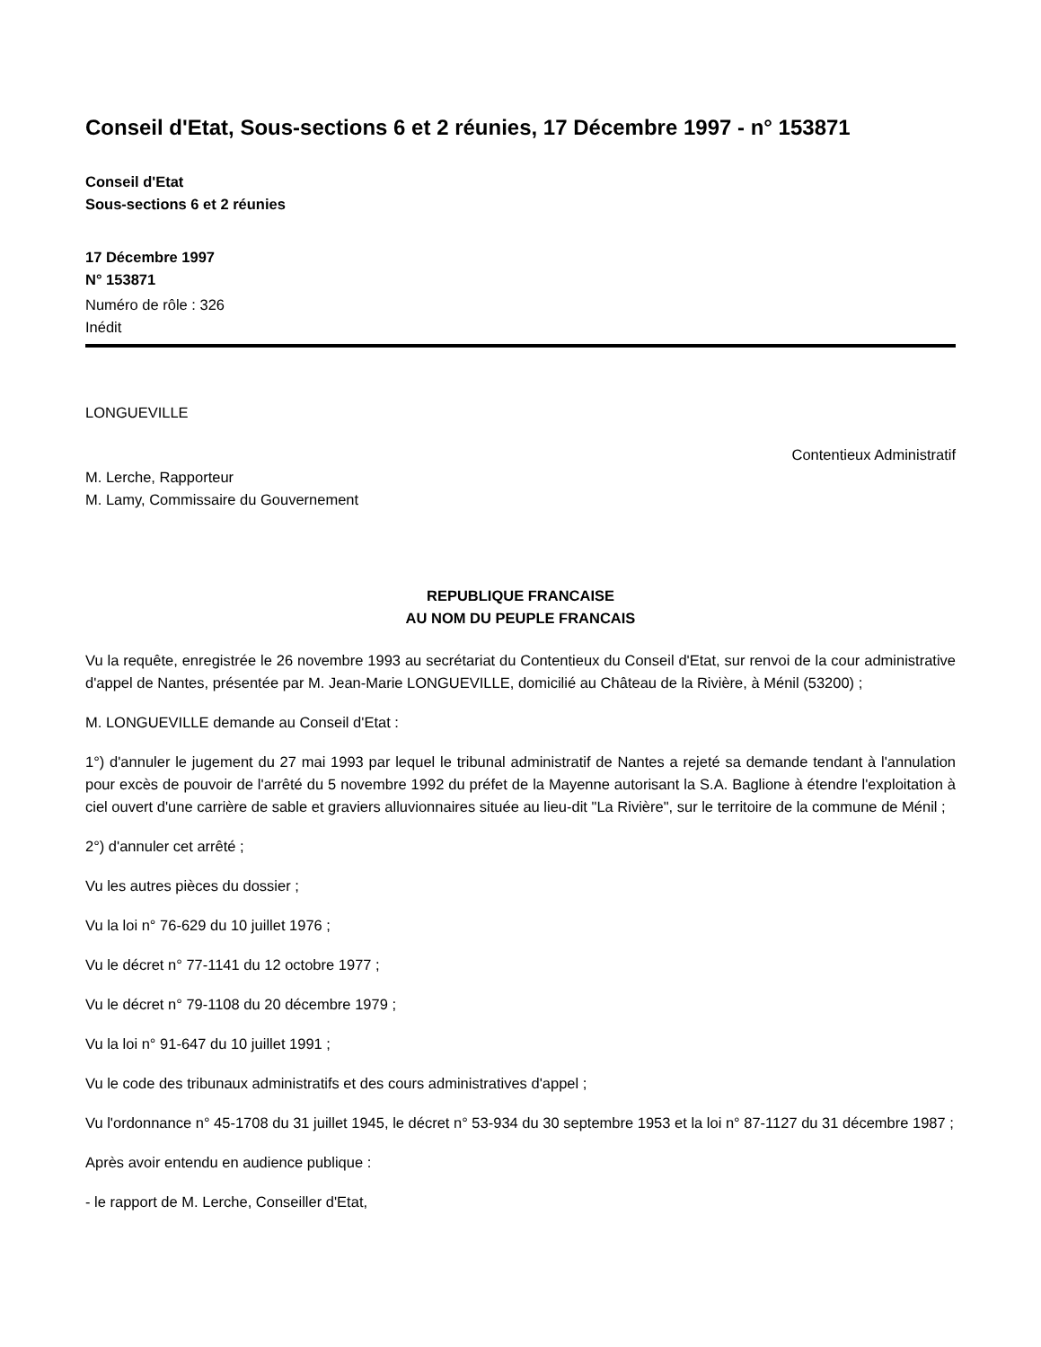Conseil d'Etat, Sous-sections 6 et 2 réunies, 17 Décembre 1997 - n° 153871
Conseil d'Etat
Sous-sections 6 et 2 réunies
17 Décembre 1997
N° 153871
Numéro de rôle : 326
Inédit
LONGUEVILLE
Contentieux Administratif
M. Lerche, Rapporteur
M. Lamy, Commissaire du Gouvernement
REPUBLIQUE FRANCAISE
AU NOM DU PEUPLE FRANCAIS
Vu la requête, enregistrée le 26 novembre 1993 au secrétariat du Contentieux du Conseil d'Etat, sur renvoi de la cour administrative d'appel de Nantes, présentée par M. Jean-Marie LONGUEVILLE, domicilié au Château de la Rivière, à Ménil (53200) ;
M. LONGUEVILLE demande au Conseil d'Etat :
1°) d'annuler le jugement du 27 mai 1993 par lequel le tribunal administratif de Nantes a rejeté sa demande tendant à l'annulation pour excès de pouvoir de l'arrêté du 5 novembre 1992 du préfet de la Mayenne autorisant la S.A. Baglione à étendre l'exploitation à ciel ouvert d'une carrière de sable et graviers alluvionnaires située au lieu-dit "La Rivière", sur le territoire de la commune de Ménil ;
2°) d'annuler cet arrêté ;
Vu les autres pièces du dossier ;
Vu la loi n° 76-629 du 10 juillet 1976 ;
Vu le décret n° 77-1141 du 12 octobre 1977 ;
Vu le décret n° 79-1108 du 20 décembre 1979 ;
Vu la loi n° 91-647 du 10 juillet 1991 ;
Vu le code des tribunaux administratifs et des cours administratives d'appel ;
Vu l'ordonnance n° 45-1708 du 31 juillet 1945, le décret n° 53-934 du 30 septembre 1953 et la loi n° 87-1127 du 31 décembre 1987 ;
Après avoir entendu en audience publique :
- le rapport de M. Lerche, Conseiller d'Etat,